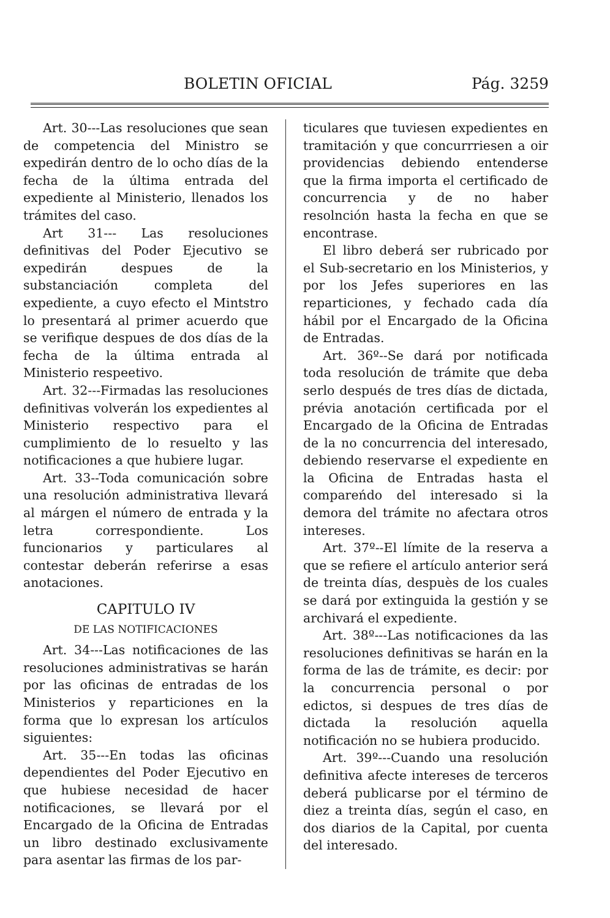BOLETIN OFICIAL Pág. 3259
Art. 30---Las resoluciones que sean de competencia del Ministro se expedirán dentro de lo ocho días de la fecha de la última entrada del expediente al Ministerio, llenados los trámites del caso.
Art 31--- Las resoluciones definitivas del Poder Ejecutivo se expedirán despues de la substanciación completa del expediente, a cuyo efecto el Mintstro lo presentará al primer acuerdo que se verifique despues de dos días de la fecha de la última entrada al Ministerio respeetivo.
Art. 32---Firmadas las resoluciones definitivas volverán los expedientes al Ministerio respectivo para el cumplimiento de lo resuelto y las notificaciones a que hubiere lugar.
Art. 33--Toda comunicación sobre una resolución administrativa llevará al márgen el número de entrada y la letra correspondiente. Los funcionarios y particulares al contestar deberán referirse a esas anotaciones.
CAPITULO IV
DE LAS NOTIFICACIONES
Art. 34---Las notificaciones de las resoluciones administrativas se harán por las oficinas de entradas de los Ministerios y reparticiones en la forma que lo expresan los artículos siguientes:
Art. 35---En todas las oficinas dependientes del Poder Ejecutivo en que hubiese necesidad de hacer notificaciones, se llevará por el Encargado de la Oficina de Entradas un libro destinado exclusivamente para asentar las firmas de los par-
ticulares que tuviesen expedientes en tramitación y que concurrriesen a oir providencias debiendo entenderse que la firma importa el certificado de concurrencia y de no haber resolnción hasta la fecha en que se encontrase.
El libro deberá ser rubricado por el Sub-secretario en los Ministerios, y por los Jefes superiores en las reparticiones, y fechado cada día hábil por el Encargado de la Oficina de Entradas.
Art. 36º--Se dará por notificada toda resolución de trámite que deba serlo después de tres días de dictada, prévia anotación certificada por el Encargado de la Oficina de Entradas de la no concurrencia del interesado, debiendo reservarse el expediente en la Oficina de Entradas hasta el compareńdo del interesado si la demora del trámite no afectara otros intereses.
Art. 37º--El límite de la reserva a que se refiere el artículo anterior será de treinta días, despuès de los cuales se dará por extinguida la gestión y se archivará el expediente.
Art. 38º---Las notificaciones da las resoluciones definitivas se harán en la forma de las de trámite, es decir: por la concurrencia personal o por edictos, si despues de tres días de dictada la resolución aquella notificación no se hubiera producido.
Art. 39º---Cuando una resolución definitiva afecte intereses de terceros deberá publicarse por el término de diez a treinta días, según el caso, en dos diarios de la Capital, por cuenta del interesado.